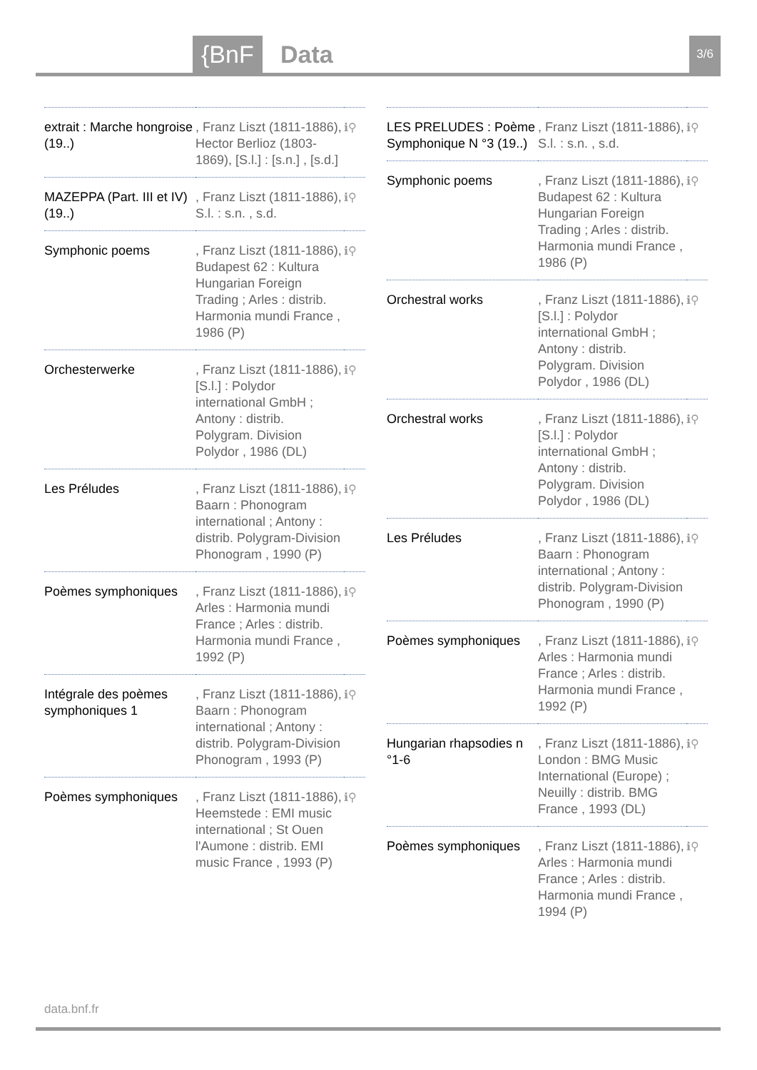{BnF Data 3/6
| extrait : Marche hongroise (19..) | , Franz Liszt (1811-1886), Hector Berlioz (1803-1869), [S.l.] : [s.n.] , [s.d.] | ℹ⚲ |
| MAZEPPA (Part. III et IV) (19..) | , Franz Liszt (1811-1886), S.l. : s.n. , s.d. | ℹ⚲ |
| Symphonic poems | , Franz Liszt (1811-1886), Budapest 62 : Kultura Hungarian Foreign Trading ; Arles : distrib. Harmonia mundi France , 1986 (P) | ℹ⚲ |
| Orchesterwerke | , Franz Liszt (1811-1886), [S.l.] : Polydor international GmbH ; Antony : distrib. Polygram. Division Polydor , 1986 (DL) | ℹ⚲ |
| Les Préludes | , Franz Liszt (1811-1886), Baarn : Phonogram international ; Antony : distrib. Polygram-Division Phonogram , 1990 (P) | ℹ⚲ |
| Poèmes symphoniques | , Franz Liszt (1811-1886), Arles : Harmonia mundi France ; Arles : distrib. Harmonia mundi France , 1992 (P) | ℹ⚲ |
| Intégrale des poèmes symphoniques 1 | , Franz Liszt (1811-1886), Baarn : Phonogram international ; Antony : distrib. Polygram-Division Phonogram , 1993 (P) | ℹ⚲ |
| Poèmes symphoniques | , Franz Liszt (1811-1886), Heemstede : EMI music international ; St Ouen l'Aumone : distrib. EMI music France , 1993 (P) | ℹ⚲ |
| LES PRELUDES : Poème Symphonique N °3 (19..) | , Franz Liszt (1811-1886), S.l. : s.n. , s.d. | ℹ⚲ |
| Symphonic poems | , Franz Liszt (1811-1886), Budapest 62 : Kultura Hungarian Foreign Trading ; Arles : distrib. Harmonia mundi France , 1986 (P) | ℹ⚲ |
| Orchestral works | , Franz Liszt (1811-1886), [S.l.] : Polydor international GmbH ; Antony : distrib. Polygram. Division Polydor , 1986 (DL) | ℹ⚲ |
| Orchestral works | , Franz Liszt (1811-1886), [S.l.] : Polydor international GmbH ; Antony : distrib. Polygram. Division Polydor , 1986 (DL) | ℹ⚲ |
| Les Préludes | , Franz Liszt (1811-1886), Baarn : Phonogram international ; Antony : distrib. Polygram-Division Phonogram , 1990 (P) | ℹ⚲ |
| Poèmes symphoniques | , Franz Liszt (1811-1886), Arles : Harmonia mundi France ; Arles : distrib. Harmonia mundi France , 1992 (P) | ℹ⚲ |
| Hungarian rhapsodies n °1-6 | , Franz Liszt (1811-1886), London : BMG Music International (Europe) ; Neuilly : distrib. BMG France , 1993 (DL) | ℹ⚲ |
| Poèmes symphoniques | , Franz Liszt (1811-1886), Arles : Harmonia mundi France ; Arles : distrib. Harmonia mundi France , 1994 (P) | ℹ⚲ |
data.bnf.fr